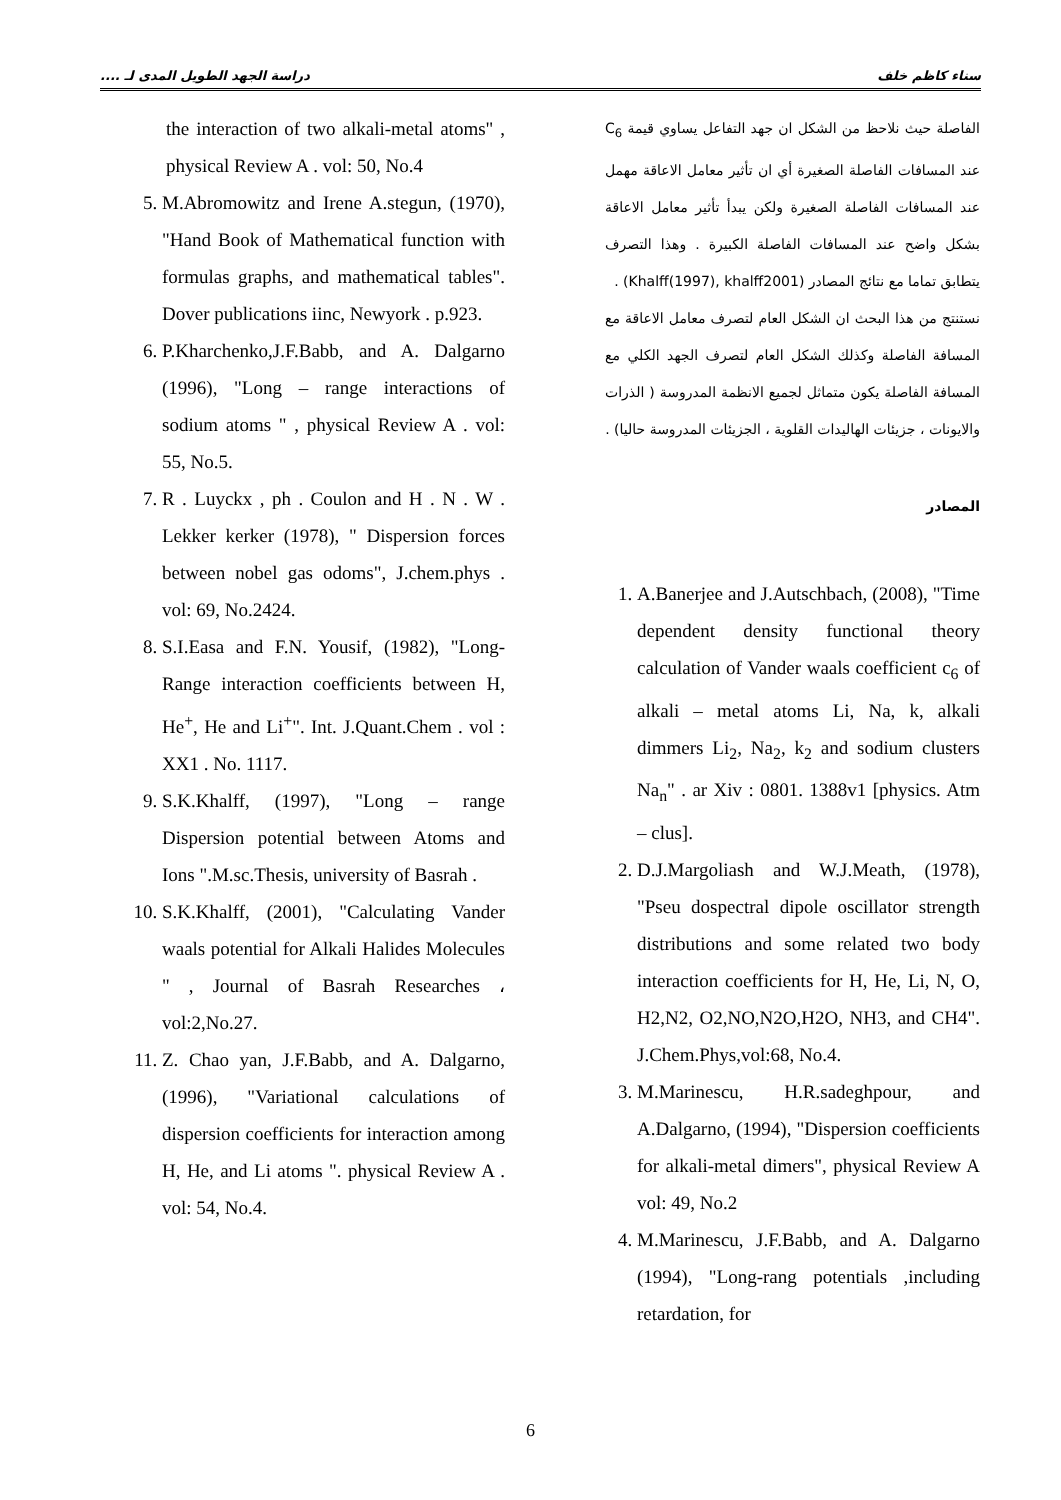سناء كاظم خلف دراسة الجهد الطويل المدى لـ ....
الفاصلة حيث نلاحظ من الشكل ان جهد التفاعل يساوي قيمة C<sub>6</sub> عند المسافات الفاصلة الصغيرة أي ان تأثير معامل الاعاقة مهمل عند المسافات الفاصلة الصغيرة ولكن يبدأ تأثير معامل الاعاقة بشكل واضح عند المسافات الفاصلة الكبيرة . وهذا التصرف يتطابق تماما مع نتائج المصادر (Khalff(1997), khalff2001) .
نستنتج من هذا البحث ان الشكل العام لتصرف معامل الاعاقة مع المسافة الفاصلة وكذلك الشكل العام لتصرف الجهد الكلي مع المسافة الفاصلة يكون متماثل لجميع الانظمة المدروسة ( الذرات والايونات ، جزيئات الهاليدات القلوية ، الجزيئات المدروسة حاليا) .
المصادر
1. A.Banerjee and J.Autschbach, (2008), "Time dependent density functional theory calculation of Vander waals coefficient c<sub>6</sub> of alkali – metal atoms Li, Na, k, alkali dimmers Li<sub>2</sub>, Na<sub>2</sub>, k<sub>2</sub> and sodium clusters Na<sub>n</sub>" . ar Xiv : 0801. 1388v1 [physics. Atm – clus].
2. D.J.Margoliash and W.J.Meath, (1978), "Pseu dospectral dipole oscillator strength distributions and some related two body interaction coefficients for H, He, Li, N, O, H2,N2, O2,NO,N2O,H2O, NH3, and CH4". J.Chem.Phys,vol:68, No.4.
3. M.Marinescu, H.R.sadeghpour, and A.Dalgarno, (1994), "Dispersion coefficients for alkali-metal dimers", physical Review A vol: 49, No.2
4. M.Marinescu, J.F.Babb, and A. Dalgarno (1994), "Long-rang potentials ,including retardation, for
the interaction of two alkali-metal atoms" , physical Review A . vol: 50, No.4
5. M.Abromowitz and Irene A.stegun, (1970), "Hand Book of Mathematical function with formulas graphs, and mathematical tables". Dover publications iinc, Newyork . p.923.
6. P.Kharchenko,J.F.Babb, and A. Dalgarno (1996), "Long – range interactions of sodium atoms " , physical Review A . vol: 55, No.5.
7. R . Luyckx , ph . Coulon and H . N . W . Lekker kerker (1978), " Dispersion forces between nobel gas odoms", J.chem.phys . vol: 69, No.2424.
8. S.I.Easa and F.N. Yousif, (1982), "Long-Range interaction coefficients between H, He<sup>+</sup>, He and Li<sup>+</sup>". Int. J.Quant.Chem . vol : XX1 . No. 1117.
9. S.K.Khalff, (1997), "Long – range Dispersion potential between Atoms and Ions ".M.sc.Thesis, university of Basrah .
10. S.K.Khalff, (2001), "Calculating Vander waals potential for Alkali Halides Molecules " , Journal of Basrah Researches ، vol:2,No.27.
11. Z. Chao yan, J.F.Babb, and A. Dalgarno, (1996), "Variational calculations of dispersion coefficients for interaction among H, He, and Li atoms ". physical Review A . vol: 54, No.4.
6